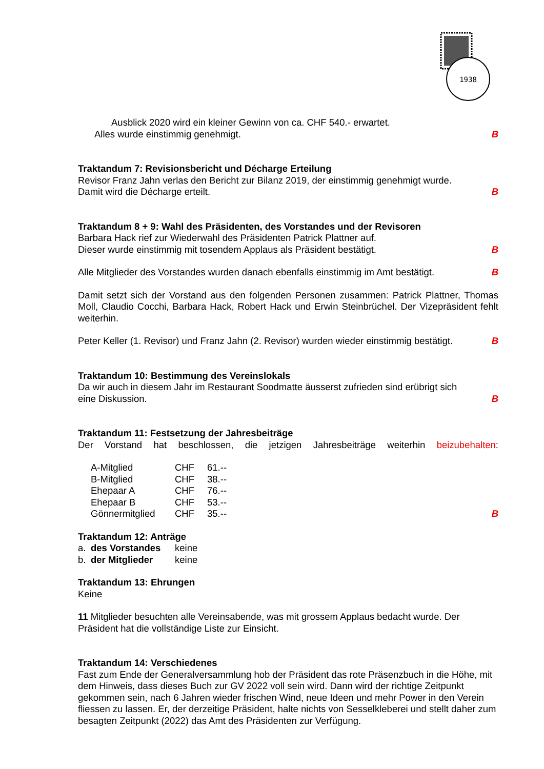1938
Ausblick 2020 wird ein kleiner Gewinn von ca. CHF 540.- erwartet.
Alles wurde einstimmig genehmigt. B
Traktandum 7: Revisionsbericht und Décharge Erteilung
Revisor Franz Jahn verlas den Bericht zur Bilanz 2019, der einstimmig genehmigt wurde.
Damit wird die Décharge erteilt. B
Traktandum 8 + 9: Wahl des Präsidenten, des Vorstandes und der Revisoren
Barbara Hack rief zur Wiederwahl des Präsidenten Patrick Plattner auf.
Dieser wurde einstimmig mit tosendem Applaus als Präsident bestätigt. B
Alle Mitglieder des Vorstandes wurden danach ebenfalls einstimmig im Amt bestätigt. B
Damit setzt sich der Vorstand aus den folgenden Personen zusammen: Patrick Plattner, Thomas Moll, Claudio Cocchi, Barbara Hack, Robert Hack und Erwin Steinbrüchel. Der Vizepräsident fehlt weiterhin.
Peter Keller (1. Revisor) und Franz Jahn (2. Revisor) wurden wieder einstimmig bestätigt. B
Traktandum 10: Bestimmung des Vereinslokals
Da wir auch in diesem Jahr im Restaurant Soodmatte äusserst zufrieden sind erübrigt sich
eine Diskussion. B
Traktandum 11: Festsetzung der Jahresbeiträge
Der Vorstand hat beschlossen, die jetzigen Jahresbeiträge weiterhin beizubehalten:
| A-Mitglied | CHF | 61.-- |
| B-Mitglied | CHF | 38.-- |
| Ehepaar A | CHF | 76.-- |
| Ehepaar B | CHF | 53.-- |
| Gönnermitglied | CHF | 35.-- |
B
Traktandum 12: Anträge
| a. | des Vorstandes | keine |
| b. | der Mitglieder | keine |
Traktandum 13: Ehrungen
Keine
11 Mitglieder besuchten alle Vereinsabende, was mit grossem Applaus bedacht wurde. Der Präsident hat die vollständige Liste zur Einsicht.
Traktandum 14: Verschiedenes
Fast zum Ende der Generalversammlung hob der Präsident das rote Präsenzbuch in die Höhe, mit dem Hinweis, dass dieses Buch zur GV 2022 voll sein wird. Dann wird der richtige Zeitpunkt gekommen sein, nach 6 Jahren wieder frischen Wind, neue Ideen und mehr Power in den Verein fliessen zu lassen. Er, der derzeitige Präsident, halte nichts von Sesselkleberei und stellt daher zum besagten Zeitpunkt (2022) das Amt des Präsidenten zur Verfügung.